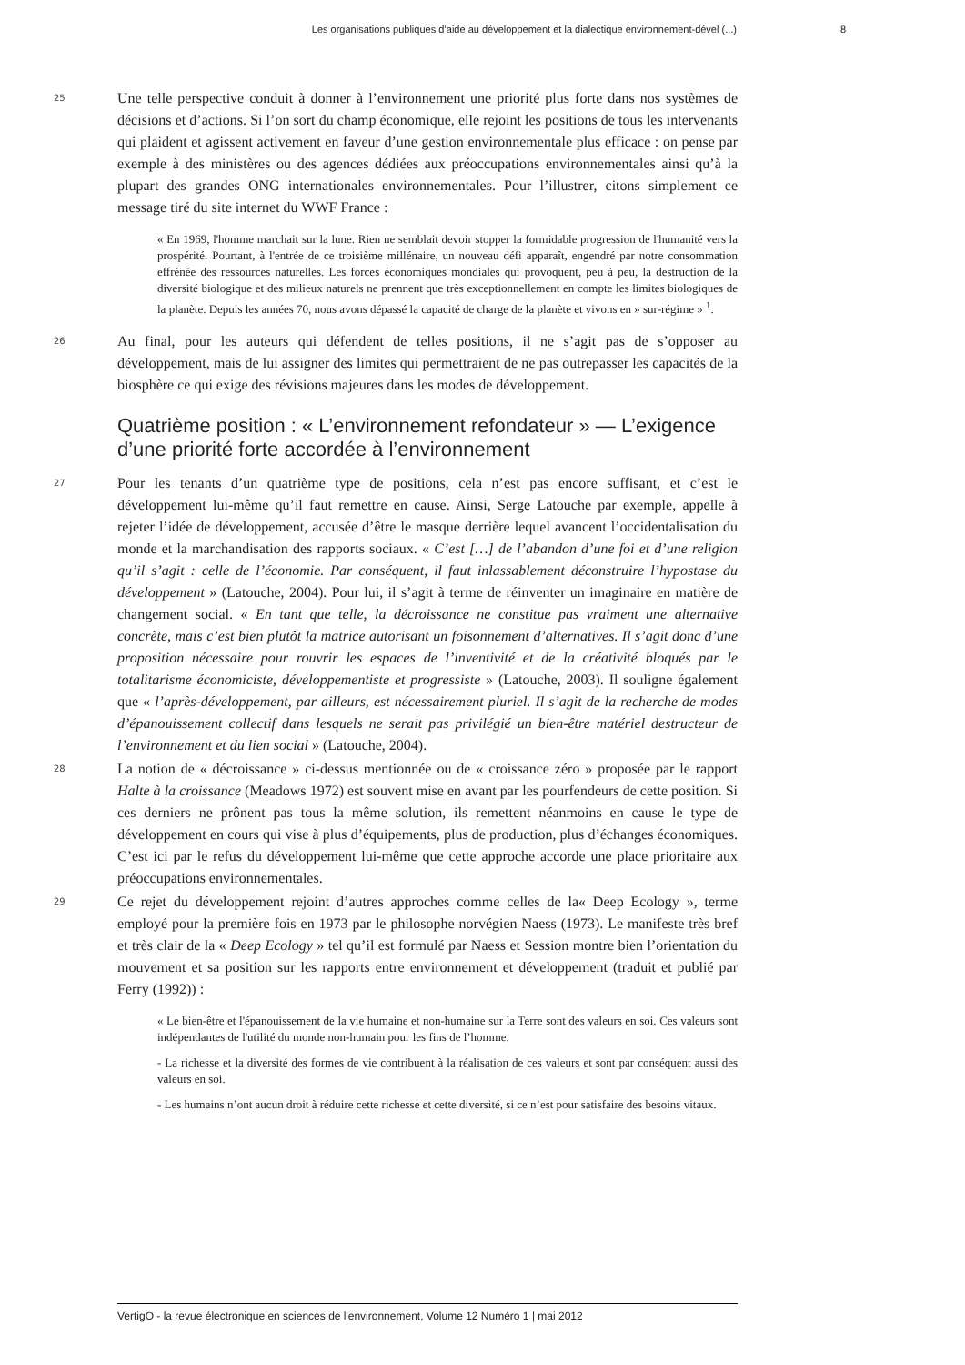Les organisations publiques d’aide au développement et la dialectique environnement-dével (...) 8
25 Une telle perspective conduit à donner à l’environnement une priorité plus forte dans nos systèmes de décisions et d’actions. Si l’on sort du champ économique, elle rejoint les positions de tous les intervenants qui plaident et agissent activement en faveur d’une gestion environnementale plus efficace : on pense par exemple à des ministères ou des agences dédiées aux préoccupations environnementales ainsi qu’à la plupart des grandes ONG internationales environnementales. Pour l’illustrer, citons simplement ce message tiré du site internet du WWF France :
« En 1969, l'homme marchait sur la lune. Rien ne semblait devoir stopper la formidable progression de l'humanité vers la prospérité. Pourtant, à l'entrée de ce troisième millénaire, un nouveau défi apparaît, engendré par notre consommation effrénée des ressources naturelles. Les forces économiques mondiales qui provoquent, peu à peu, la destruction de la diversité biologique et des milieux naturels ne prennent que très exceptionnellement en compte les limites biologiques de la planète. Depuis les années 70, nous avons dépassé la capacité de charge de la planète et vivons en » sur-régime » <sup>1</sup>.
26 Au final, pour les auteurs qui défendent de telles positions, il ne s’agit pas de s’opposer au développement, mais de lui assigner des limites qui permettraient de ne pas outrepasser les capacités de la biosphère ce qui exige des révisions majeures dans les modes de développement.
Quatrième position : « L’environnement refondateur » — L’exigence d’une priorité forte accordée à l’environnement
27 Pour les tenants d’un quatrième type de positions, cela n’est pas encore suffisant, et c’est le développement lui-même qu’il faut remettre en cause. Ainsi, Serge Latouche par exemple, appelle à rejeter l’idée de développement, accusée d’être le masque derrière lequel avancent l’occidentalisation du monde et la marchandisation des rapports sociaux. « C’est […] de l’abandon d’une foi et d’une religion qu’il s’agit : celle de l’économie. Par conséquent, il faut inlassablement déconstruire l’hypostase du développement » (Latouche, 2004). Pour lui, il s’agit à terme de réinventer un imaginaire en matière de changement social. « En tant que telle, la décroissance ne constitue pas vraiment une alternative concrète, mais c’est bien plutôt la matrice autorisant un foisonnement d’alternatives. Il s’agit donc d’une proposition nécessaire pour rouvrir les espaces de l’inventivité et de la créativité bloqués par le totalitarisme économiciste, développementiste et progressiste » (Latouche, 2003). Il souligne également que « l’après-développement, par ailleurs, est nécessairement pluriel. Il s’agit de la recherche de modes d’épanouissement collectif dans lesquels ne serait pas privilégié un bien-être matériel destructeur de l’environnement et du lien social » (Latouche, 2004).
28 La notion de « décroissance » ci-dessus mentionnée ou de « croissance zéro » proposée par le rapport Halte à la croissance (Meadows 1972) est souvent mise en avant par les pourfendeurs de cette position. Si ces derniers ne prônent pas tous la même solution, ils remettent néanmoins en cause le type de développement en cours qui vise à plus d’équipements, plus de production, plus d’échanges économiques. C’est ici par le refus du développement lui-même que cette approche accorde une place prioritaire aux préoccupations environnementales.
29 Ce rejet du développement rejoint d’autres approches comme celles de la« Deep Ecology », terme employé pour la première fois en 1973 par le philosophe norvégien Naess (1973). Le manifeste très bref et très clair de la « Deep Ecology » tel qu’il est formulé par Naess et Session montre bien l’orientation du mouvement et sa position sur les rapports entre environnement et développement (traduit et publié par Ferry (1992)) :
« Le bien-être et l'épanouissement de la vie humaine et non-humaine sur la Terre sont des valeurs en soi. Ces valeurs sont indépendantes de l'utilité du monde non-humain pour les fins de l’homme.
- La richesse et la diversité des formes de vie contribuent à la réalisation de ces valeurs et sont par conséquent aussi des valeurs en soi.
- Les humains n’ont aucun droit à réduire cette richesse et cette diversité, si ce n’est pour satisfaire des besoins vitaux.
VertigO - la revue électronique en sciences de l'environnement, Volume 12 Numéro 1 | mai 2012